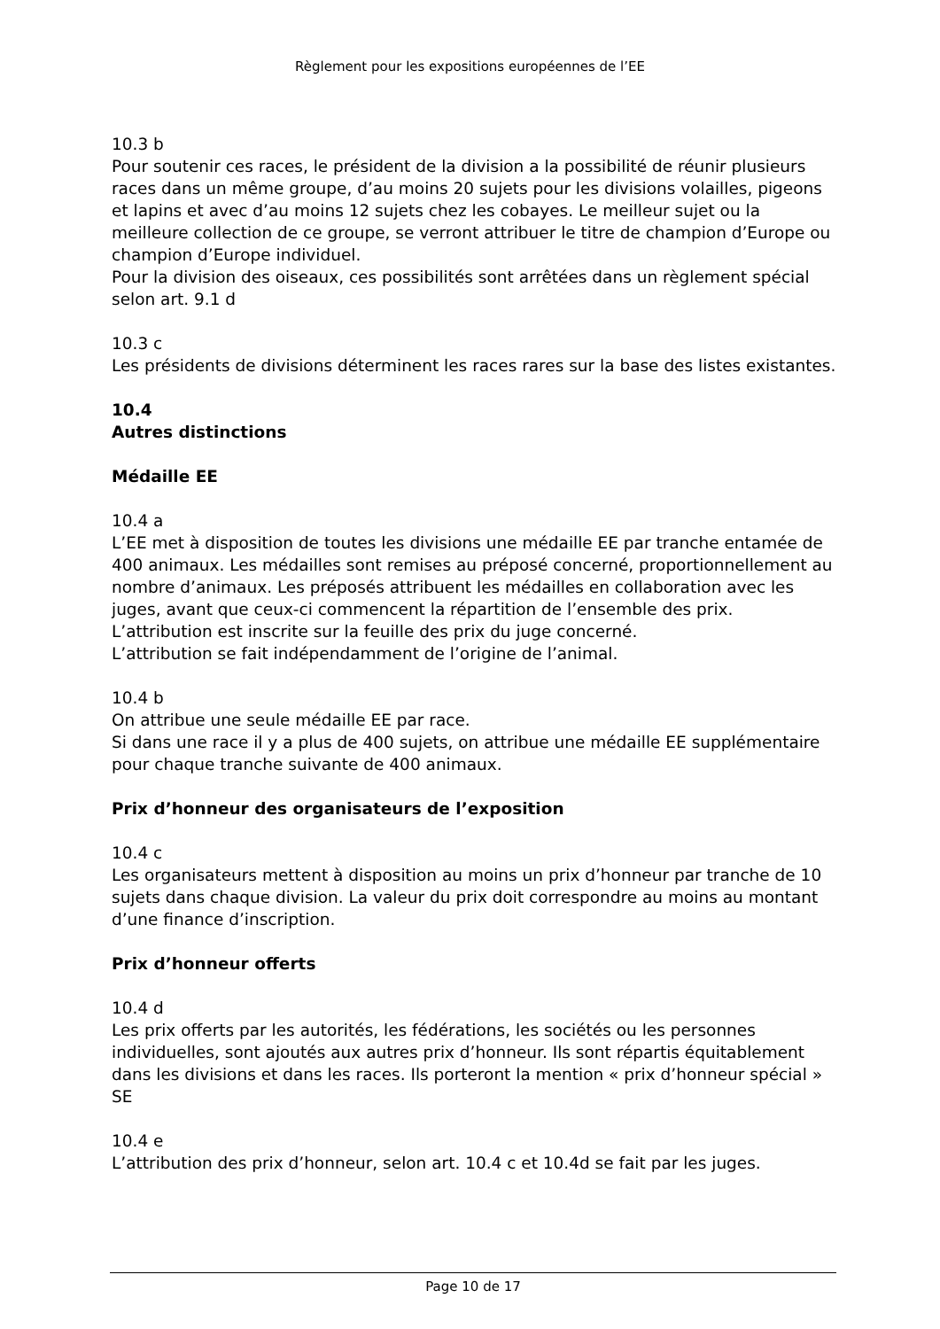Règlement pour les expositions européennes de l’EE
10.3 b
Pour soutenir ces races, le président de la division a la possibilité de réunir plusieurs races dans un même groupe, d’au moins 20 sujets pour les divisions volailles, pigeons et lapins et avec d’au moins 12 sujets chez les cobayes. Le meilleur sujet ou la meilleure collection de ce groupe, se verront attribuer le titre de champion d’Europe ou champion d’Europe individuel.
Pour la division des oiseaux, ces possibilités sont arrêtées dans un règlement spécial selon art. 9.1 d
10.3 c
Les présidents de divisions déterminent les races rares sur la base des listes existantes.
10.4
Autres distinctions
Médaille EE
10.4 a
L’EE met à disposition de toutes les divisions une médaille EE par tranche entamée de 400 animaux. Les médailles sont remises au préposé concerné, proportionnellement au nombre d’animaux. Les préposés attribuent les médailles en collaboration avec les juges, avant que ceux-ci commencent la répartition de l’ensemble des prix. L’attribution est inscrite sur la feuille des prix du juge concerné.
L’attribution se fait indépendamment de l’origine de l’animal.
10.4 b
On attribue une seule médaille EE par race.
Si dans une race il y a plus de 400 sujets, on attribue une médaille EE supplémentaire pour chaque tranche suivante de 400 animaux.
Prix d’honneur des organisateurs de l’exposition
10.4 c
Les organisateurs mettent à disposition au moins un prix d’honneur par tranche de 10 sujets dans chaque division. La valeur du prix doit correspondre au moins au montant d’une finance d’inscription.
Prix d’honneur offerts
10.4 d
Les prix offerts par les autorités, les fédérations, les sociétés ou les personnes individuelles, sont ajoutés aux autres prix d’honneur. Ils sont répartis équitablement dans les divisions et dans les races. Ils porteront la mention « prix d’honneur spécial » SE
10.4 e
L’attribution des prix d’honneur, selon art. 10.4 c et 10.4d se fait par les juges.
Page 10 de 17